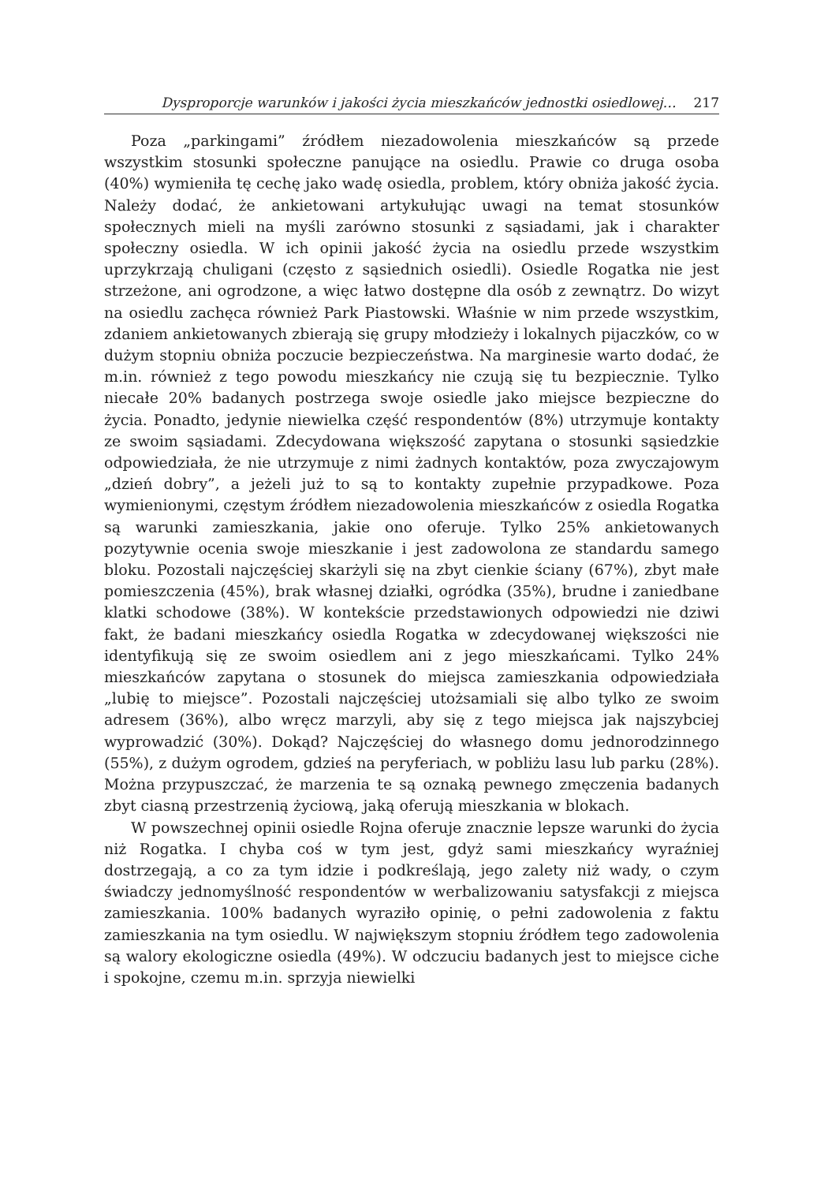Dysproporcje warunków i jakości życia mieszkańców jednostki osiedlowej… 217
Poza „parkingami” źródłem niezadowolenia mieszkańców są przede wszystkim stosunki społeczne panujące na osiedlu. Prawie co druga osoba (40%) wymieniła tę cechę jako wadę osiedla, problem, który obniża jakość życia. Należy dodać, że ankietowani artykułując uwagi na temat stosunków społecznych mieli na myśli zarówno stosunki z sąsiadami, jak i charakter społeczny osiedla. W ich opinii jakość życia na osiedlu przede wszystkim uprzykrzają chuligani (często z sąsiednich osiedli). Osiedle Rogatka nie jest strzeżone, ani ogrodzone, a więc łatwo dostępne dla osób z zewnątrz. Do wizyt na osiedlu zachęca również Park Piastowski. Właśnie w nim przede wszystkim, zdaniem ankietowanych zbierają się grupy młodzieży i lokalnych pijaczków, co w dużym stopniu obniża poczucie bezpieczeństwa. Na marginesie warto dodać, że m.in. również z tego powodu mieszkańcy nie czują się tu bezpiecznie. Tylko niecałe 20% badanych postrzega swoje osiedle jako miejsce bezpieczne do życia. Ponadto, jedynie niewielka część respondentów (8%) utrzymuje kontakty ze swoim sąsiadami. Zdecydowana większość zapytana o stosunki sąsiedzkie odpowiedziała, że nie utrzymuje z nimi żadnych kontaktów, poza zwyczajowym „dzień dobry”, a jeżeli już to są to kontakty zupełnie przypadkowe. Poza wymienionymi, częstym źródłem niezadowolenia mieszkańców z osiedla Rogatka są warunki zamieszkania, jakie ono oferuje. Tylko 25% ankietowanych pozytywnie ocenia swoje mieszkanie i jest zadowolona ze standardu samego bloku. Pozostali najczęściej skarżyli się na zbyt cienkie ściany (67%), zbyt małe pomieszczenia (45%), brak własnej działki, ogródka (35%), brudne i zaniedbane klatki schodowe (38%). W kontekście przedstawionych odpowiedzi nie dziwi fakt, że badani mieszkańcy osiedla Rogatka w zdecydowanej większości nie identyfikują się ze swoim osiedlem ani z jego mieszkańcami. Tylko 24% mieszkańców zapytana o stosunek do miejsca zamieszkania odpowiedziała „lubię to miejsce”. Pozostali najczęściej utożsamiali się albo tylko ze swoim adresem (36%), albo wręcz marzyli, aby się z tego miejsca jak najszybciej wyprowadzić (30%). Dokąd? Najczęściej do własnego domu jednorodzinnego (55%), z dużym ogrodem, gdzieś na peryferiach, w pobliżu lasu lub parku (28%). Można przypuszczać, że marzenia te są oznaką pewnego zmęczenia badanych zbyt ciasną przestrzenią życiową, jaką oferują mieszkania w blokach.
W powszechnej opinii osiedle Rojna oferuje znacznie lepsze warunki do życia niż Rogatka. I chyba coś w tym jest, gdyż sami mieszkańcy wyraźniej dostrzegają, a co za tym idzie i podkreślają, jego zalety niż wady, o czym świadczy jednomyślność respondentów w werbalizowaniu satysfakcji z miejsca zamieszkania. 100% badanych wyraziło opinię, o pełni zadowolenia z faktu zamieszkania na tym osiedlu. W największym stopniu źródłem tego zadowolenia są walory ekologiczne osiedla (49%). W odczuciu badanych jest to miejsce ciche i spokojne, czemu m.in. sprzyja niewielki